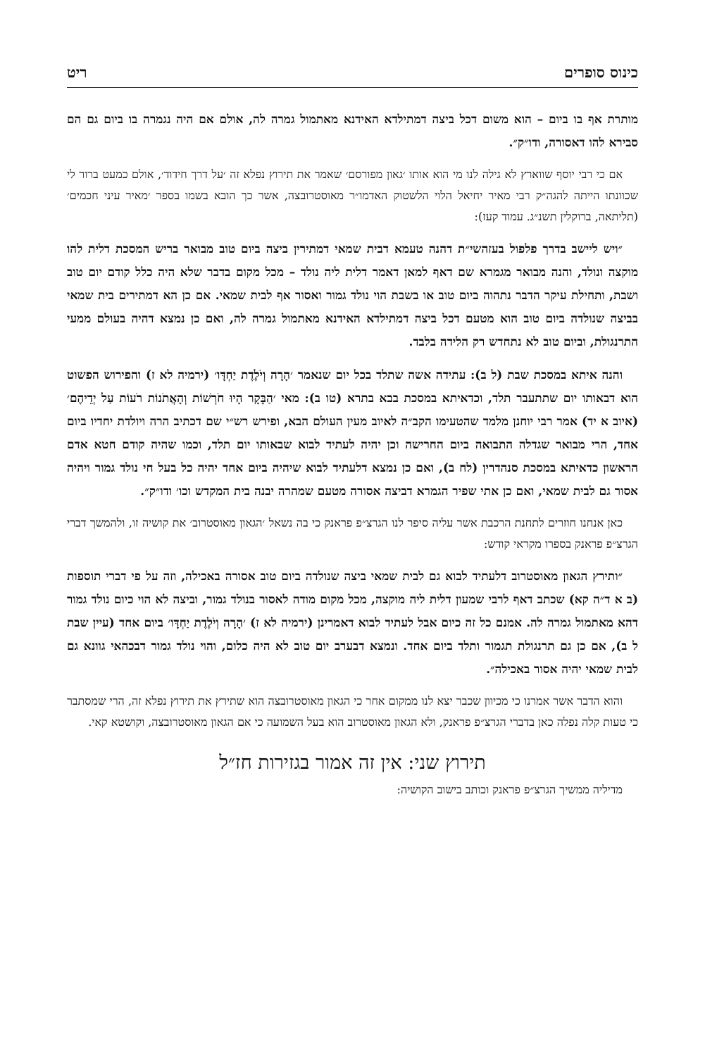כינוס סופרים ריט
מותרת אף בו ביום – הוא משום דכל ביצה דמתילדא האידנא מאתמול גמרה לה, אולם אם היה נגמרה בו ביום גם הם סבירא להו דאסורה, ודו״ק״.
אם כי רבי יוסף שווארץ לא גילה לנו מי הוא אותו ׳גאון מפורסם׳ שאמר את תירוץ נפלא זה ׳על דרך חידוד׳, אולם כמעט ברור לי שכוונתו הייתה להגה״ק רבי מאיר יחיאל הלוי הלשטוק האדמו״ר מאוסטרובצה, אשר כך הובא בשמו בספר ׳מאיר עיני חכמים׳ (תליתאה, ברוקלין תשנ״ג. עמוד קעז):
״ויש ליישב בדרך פלפול בעזהשי״ת דהנה טעמא דבית שמאי דמתירין ביצה ביום טוב מבואר בריש המסכת דלית להו מוקצה ונולד, והנה מבואר מגמרא שם דאף למאן דאמר דלית ליה נולד – מכל מקום בדבר שלא היה כלל קודם יום טוב ושבת, ותחילת עיקר הדבר נתהוה ביום טוב או בשבת הוי נולד גמור ואסור אף לבית שמאי. אם כן הא דמתירים בית שמאי בביצה שנולדה ביום טוב הוא מטעם דכל ביצה דמתילדא האידנא מאתמול גמרה לה, ואם כן נמצא דהיה בעולם ממעי התרנגולת, וביום טוב לא נתחדש רק הלידה בלבד.
והנה איתא במסכת שבת (ל ב): עתידה אשה שתלד בכל יום שנאמר ׳הָרָה וְיֹלֶדֶת יַחְדָּו׳ (ירמיה לא ז) והפירוש הפשוט הוא דבאותו יום שתתעבר תלד, וכדאיתא במסכת בבא בתרא (טו ב): מאי ׳הַבָּקָר הָיוּ חֹרְשׁוֹת וְהָאֲתֹנוֹת רֹעוֹת עַל יְדֵיהֶם׳ (איוב א יד) אמר רבי יוחנן מלמד שהטעימו הקב״ה לאיוב מעין העולם הבא, ופירש רש״י שם דכתיב הרה ויולדת יחדיו ביום אחד, הרי מבואר שגדלה התבואה ביום החרישה וכן יהיה לעתיד לבוא שבאותו יום תלד, וכמו שהיה קודם חטא אדם הראשון כדאיתא במסכת סנהדרין (לח ב), ואם כן נמצא דלעתיד לבוא שיהיה ביום אחד יהיה כל בעל חי נולד גמור ויהיה אסור גם לבית שמאי, ואם כן אתי שפיר הגמרא דביצה אסורה מטעם שמהרה יבנה בית המקדש וכו׳ ודו״ק״.
כאן אנחנו חוזרים לתחנת הרכבת אשר עליה סיפר לנו הגרצ״פ פראנק כי בה נשאל ׳הגאון מאוסטרוב׳ את קושיה זו, ולהמשך דברי הגרצ״פ פראנק בספרו מקראי קודש:
״ותירץ הגאון מאוסטרוב דלעתיד לבוא גם לבית שמאי ביצה שנולדה ביום טוב אסורה באכילה, וזה על פי דברי תוספות (ב א ד״ה קא) שכתב דאף לרבי שמעון דלית ליה מוקצה, מכל מקום מודה לאסור בנולד גמור, וביצה לא הוי כיום נולד גמור דהא מאתמול גמרה לה. אמנם כל זה כיום אבל לעתיד לבוא דאמרינן (ירמיה לא ז) ׳הָרָה וְיֹלֶדֶת יַחְדָּו׳ ביום אחד (עיין שבת ל ב), אם כן גם תרנגולת תגמור ותלד ביום אחד. ונמצא דבערב יום טוב לא היה כלום, והוי נולד גמור דבכהאי גוונא גם לבית שמאי יהיה אסור באכילה״.
והוא הדבר אשר אמרנו כי מכיוון שכבר יצא לנו ממקום אחר כי הגאון מאוסטרובצה הוא שתירץ את תירוץ נפלא זה, הרי שמסתבר כי טעות קלה נפלה כאן בדברי הגרצ״פ פראנק, ולא הגאון מאוסטרוב הוא בעל השמועה כי אם הגאון מאוסטרובצה, וקושטא קאי.
תירוץ שני: אין זה אמור בגזירות חז״ל
מדיליה ממשיך הגרצ״פ פראנק וכותב בישוב הקושיה: